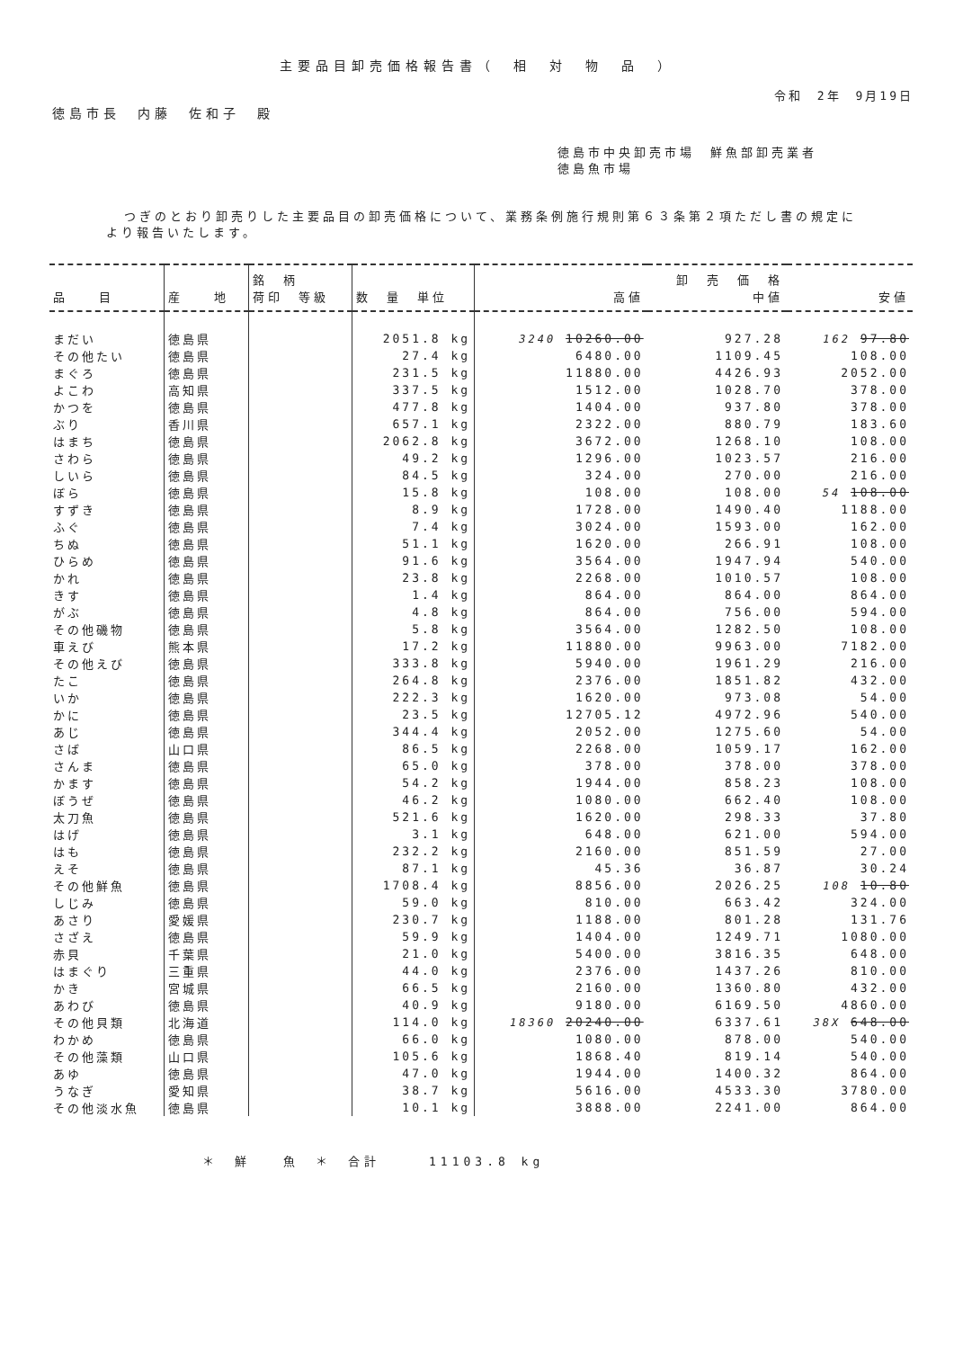主要品目卸売価格報告書（　相　対　物　品　）
令和　2年　9月19日
徳島市長　内藤　佐和子　殿
徳島市中央卸売市場　鮮魚部卸売業者
徳島魚市場
つぎのとおり卸売りした主要品目の卸売価格について、業務条例施行規則第６３条第２項ただし書の規定により報告いたします。
| 品 目 | 産 地 | 銘 柄 荷印 等級 | 数 量 単位 | 高値 | 卸 売 価 格 中値 | 安値 |
| --- | --- | --- | --- | --- | --- | --- |
| まだい | 徳島県 | | 2051.8 kg | 3240 10260.00 | 927.28 | 162 97.80 |
| その他たい | 徳島県 | | 27.4 kg | 6480.00 | 1109.45 | 108.00 |
| まぐろ | 徳島県 | | 231.5 kg | 11880.00 | 4426.93 | 2052.00 |
| よこわ | 高知県 | | 337.5 kg | 1512.00 | 1028.70 | 378.00 |
| かつを | 徳島県 | | 477.8 kg | 1404.00 | 937.80 | 378.00 |
| ぶり | 香川県 | | 657.1 kg | 2322.00 | 880.79 | 183.60 |
| はまち | 徳島県 | | 2062.8 kg | 3672.00 | 1268.10 | 108.00 |
| さわら | 徳島県 | | 49.2 kg | 1296.00 | 1023.57 | 216.00 |
| しいら | 徳島県 | | 84.5 kg | 324.00 | 270.00 | 216.00 |
| ぼら | 徳島県 | | 15.8 kg | 108.00 | 108.00 | 54 108.00 |
| すずき | 徳島県 | | 8.9 kg | 1728.00 | 1490.40 | 1188.00 |
| ふぐ | 徳島県 | | 7.4 kg | 3024.00 | 1593.00 | 162.00 |
| ちぬ | 徳島県 | | 51.1 kg | 1620.00 | 266.91 | 108.00 |
| ひらめ | 徳島県 | | 91.6 kg | 3564.00 | 1947.94 | 540.00 |
| かれ | 徳島県 | | 23.8 kg | 2268.00 | 1010.57 | 108.00 |
| きす | 徳島県 | | 1.4 kg | 864.00 | 864.00 | 864.00 |
| がぶ | 徳島県 | | 4.8 kg | 864.00 | 756.00 | 594.00 |
| その他磯物 | 徳島県 | | 5.8 kg | 3564.00 | 1282.50 | 108.00 |
| 車えび | 熊本県 | | 17.2 kg | 11880.00 | 9963.00 | 7182.00 |
| その他えび | 徳島県 | | 333.8 kg | 5940.00 | 1961.29 | 216.00 |
| たこ | 徳島県 | | 264.8 kg | 2376.00 | 1851.82 | 432.00 |
| いか | 徳島県 | | 222.3 kg | 1620.00 | 973.08 | 54.00 |
| かに | 徳島県 | | 23.5 kg | 12705.12 | 4972.96 | 540.00 |
| あじ | 徳島県 | | 344.4 kg | 2052.00 | 1275.60 | 54.00 |
| さば | 山口県 | | 86.5 kg | 2268.00 | 1059.17 | 162.00 |
| さんま | 徳島県 | | 65.0 kg | 378.00 | 378.00 | 378.00 |
| かます | 徳島県 | | 54.2 kg | 1944.00 | 858.23 | 108.00 |
| ぼうぜ | 徳島県 | | 46.2 kg | 1080.00 | 662.40 | 108.00 |
| 太刀魚 | 徳島県 | | 521.6 kg | 1620.00 | 298.33 | 37.80 |
| はげ | 徳島県 | | 3.1 kg | 648.00 | 621.00 | 594.00 |
| はも | 徳島県 | | 232.2 kg | 2160.00 | 851.59 | 27.00 |
| えそ | 徳島県 | | 87.1 kg | 45.36 | 36.87 | 30.24 |
| その他鮮魚 | 徳島県 | | 1708.4 kg | 8856.00 | 2026.25 | 108 10.80 |
| しじみ | 徳島県 | | 59.0 kg | 810.00 | 663.42 | 324.00 |
| あさり | 愛媛県 | | 230.7 kg | 1188.00 | 801.28 | 131.76 |
| さざえ | 徳島県 | | 59.9 kg | 1404.00 | 1249.71 | 1080.00 |
| 赤貝 | 千葉県 | | 21.0 kg | 5400.00 | 3816.35 | 648.00 |
| はまぐり | 三重県 | | 44.0 kg | 2376.00 | 1437.26 | 810.00 |
| かき | 宮城県 | | 66.5 kg | 2160.00 | 1360.80 | 432.00 |
| あわび | 徳島県 | | 40.9 kg | 9180.00 | 6169.50 | 4860.00 |
| その他貝類 | 北海道 | | 114.0 kg | 18360 20240.00 | 6337.61 | 38X 648.00 |
| わかめ | 徳島県 | | 66.0 kg | 1080.00 | 878.00 | 540.00 |
| その他藻類 | 山口県 | | 105.6 kg | 1868.40 | 819.14 | 540.00 |
| あゆ | 徳島県 | | 47.0 kg | 1944.00 | 1400.32 | 864.00 |
| うなぎ | 愛知県 | | 38.7 kg | 5616.00 | 4533.30 | 3780.00 |
| その他淡水魚 | 徳島県 | | 10.1 kg | 3888.00 | 2241.00 | 864.00 |
＊　鮮　　魚　＊　合計　　　11103.8 kg